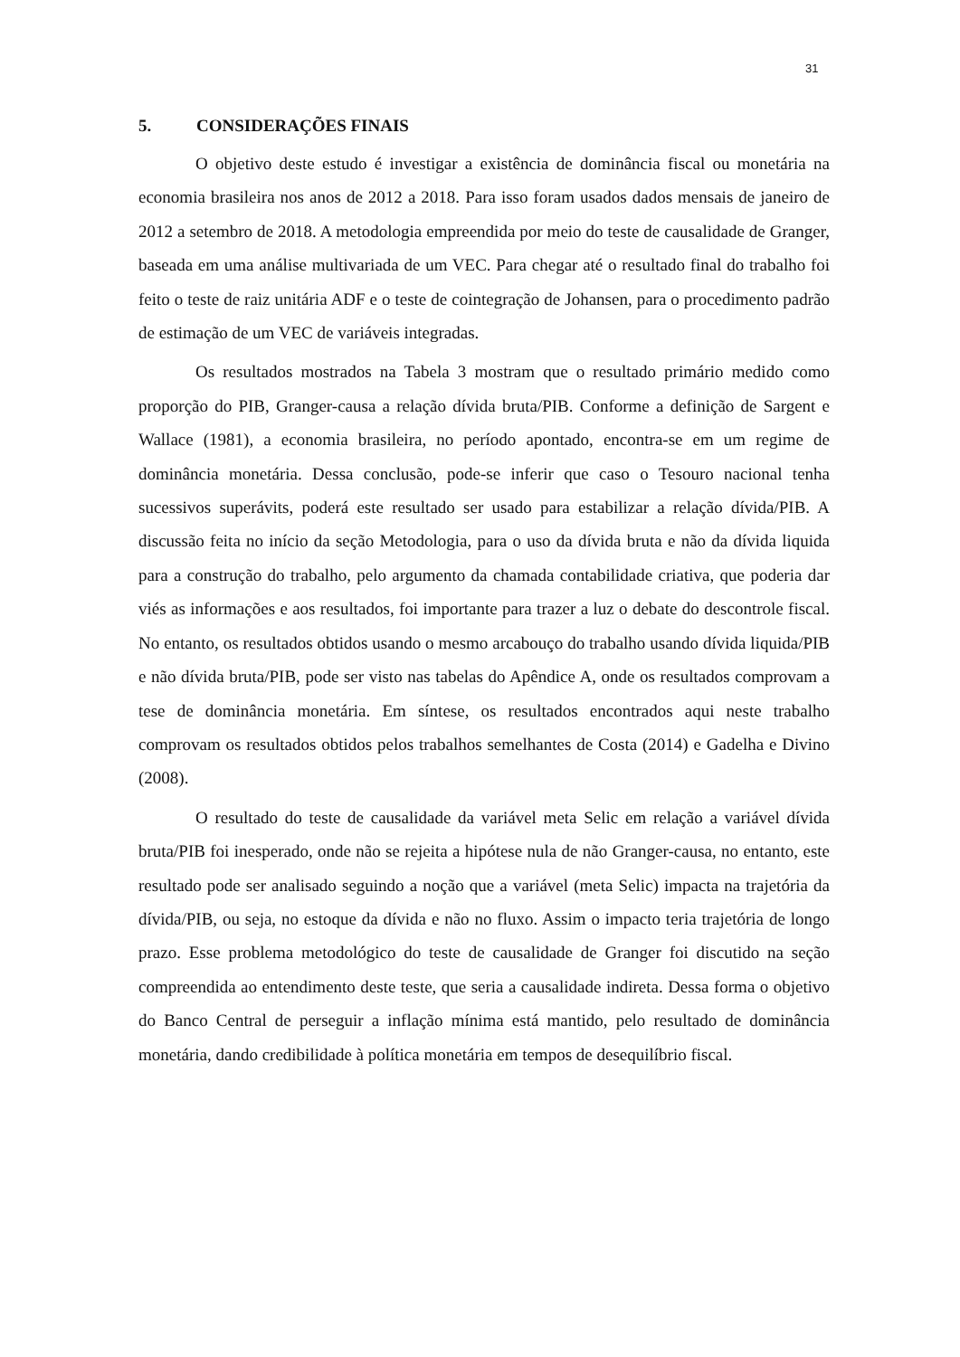31
5. CONSIDERAÇÕES FINAIS
O objetivo deste estudo é investigar a existência de dominância fiscal ou monetária na economia brasileira nos anos de 2012 a 2018. Para isso foram usados dados mensais de janeiro de 2012 a setembro de 2018. A metodologia empreendida por meio do teste de causalidade de Granger, baseada em uma análise multivariada de um VEC. Para chegar até o resultado final do trabalho foi feito o teste de raiz unitária ADF e o teste de cointegração de Johansen, para o procedimento padrão de estimação de um VEC de variáveis integradas.
Os resultados mostrados na Tabela 3 mostram que o resultado primário medido como proporção do PIB, Granger-causa a relação dívida bruta/PIB. Conforme a definição de Sargent e Wallace (1981), a economia brasileira, no período apontado, encontra-se em um regime de dominância monetária. Dessa conclusão, pode-se inferir que caso o Tesouro nacional tenha sucessivos superávits, poderá este resultado ser usado para estabilizar a relação dívida/PIB. A discussão feita no início da seção Metodologia, para o uso da dívida bruta e não da dívida liquida para a construção do trabalho, pelo argumento da chamada contabilidade criativa, que poderia dar viés as informações e aos resultados, foi importante para trazer a luz o debate do descontrole fiscal. No entanto, os resultados obtidos usando o mesmo arcabouço do trabalho usando dívida liquida/PIB e não dívida bruta/PIB, pode ser visto nas tabelas do Apêndice A, onde os resultados comprovam a tese de dominância monetária. Em síntese, os resultados encontrados aqui neste trabalho comprovam os resultados obtidos pelos trabalhos semelhantes de Costa (2014) e Gadelha e Divino (2008).
O resultado do teste de causalidade da variável meta Selic em relação a variável dívida bruta/PIB foi inesperado, onde não se rejeita a hipótese nula de não Granger-causa, no entanto, este resultado pode ser analisado seguindo a noção que a variável (meta Selic) impacta na trajetória da dívida/PIB, ou seja, no estoque da dívida e não no fluxo. Assim o impacto teria trajetória de longo prazo. Esse problema metodológico do teste de causalidade de Granger foi discutido na seção compreendida ao entendimento deste teste, que seria a causalidade indireta. Dessa forma o objetivo do Banco Central de perseguir a inflação mínima está mantido, pelo resultado de dominância monetária, dando credibilidade à política monetária em tempos de desequilíbrio fiscal.